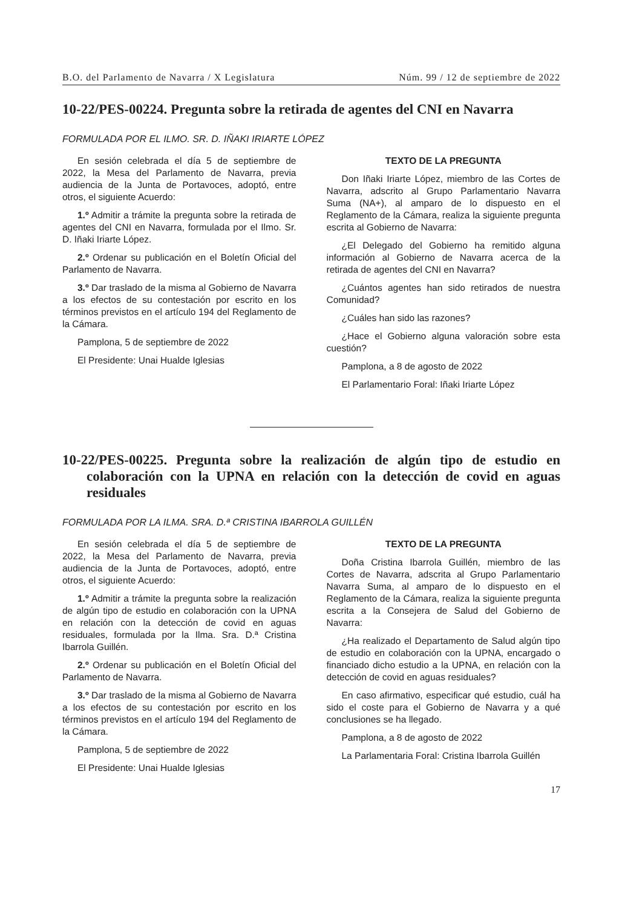B.O. del Parlamento de Navarra / X Legislatura Núm. 99 / 12 de septiembre de 2022
10-22/PES-00224. Pregunta sobre la retirada de agentes del CNI en Navarra
FORMULADA POR EL ILMO. SR. D. IÑAKI IRIARTE LÓPEZ
En sesión celebrada el día 5 de septiembre de 2022, la Mesa del Parlamento de Navarra, previa audiencia de la Junta de Portavoces, adoptó, entre otros, el siguiente Acuerdo:
1.º Admitir a trámite la pregunta sobre la retirada de agentes del CNI en Navarra, formulada por el Ilmo. Sr. D. Iñaki Iriarte López.
2.º Ordenar su publicación en el Boletín Oficial del Parlamento de Navarra.
3.º Dar traslado de la misma al Gobierno de Navarra a los efectos de su contestación por escrito en los términos previstos en el artículo 194 del Reglamento de la Cámara.
Pamplona, 5 de septiembre de 2022
El Presidente: Unai Hualde Iglesias
TEXTO DE LA PREGUNTA
Don Iñaki Iriarte López, miembro de las Cortes de Navarra, adscrito al Grupo Parlamentario Navarra Suma (NA+), al amparo de lo dispuesto en el Reglamento de la Cámara, realiza la siguiente pregunta escrita al Gobierno de Navarra:
¿El Delegado del Gobierno ha remitido alguna información al Gobierno de Navarra acerca de la retirada de agentes del CNI en Navarra?
¿Cuántos agentes han sido retirados de nuestra Comunidad?
¿Cuáles han sido las razones?
¿Hace el Gobierno alguna valoración sobre esta cuestión?
Pamplona, a 8 de agosto de 2022
El Parlamentario Foral: Iñaki Iriarte López
10-22/PES-00225. Pregunta sobre la realización de algún tipo de estudio en colaboración con la UPNA en relación con la detección de covid en aguas residuales
FORMULADA POR LA ILMA. SRA. D.ª CRISTINA IBARROLA GUILLÉN
En sesión celebrada el día 5 de septiembre de 2022, la Mesa del Parlamento de Navarra, previa audiencia de la Junta de Portavoces, adoptó, entre otros, el siguiente Acuerdo:
1.º Admitir a trámite la pregunta sobre la realización de algún tipo de estudio en colaboración con la UPNA en relación con la detección de covid en aguas residuales, formulada por la Ilma. Sra. D.ª Cristina Ibarrola Guillén.
2.º Ordenar su publicación en el Boletín Oficial del Parlamento de Navarra.
3.º Dar traslado de la misma al Gobierno de Navarra a los efectos de su contestación por escrito en los términos previstos en el artículo 194 del Reglamento de la Cámara.
Pamplona, 5 de septiembre de 2022
El Presidente: Unai Hualde Iglesias
TEXTO DE LA PREGUNTA
Doña Cristina Ibarrola Guillén, miembro de las Cortes de Navarra, adscrita al Grupo Parlamentario Navarra Suma, al amparo de lo dispuesto en el Reglamento de la Cámara, realiza la siguiente pregunta escrita a la Consejera de Salud del Gobierno de Navarra:
¿Ha realizado el Departamento de Salud algún tipo de estudio en colaboración con la UPNA, encargado o financiado dicho estudio a la UPNA, en relación con la detección de covid en aguas residuales?
En caso afirmativo, especificar qué estudio, cuál ha sido el coste para el Gobierno de Navarra y a qué conclusiones se ha llegado.
Pamplona, a 8 de agosto de 2022
La Parlamentaria Foral: Cristina Ibarrola Guillén
17